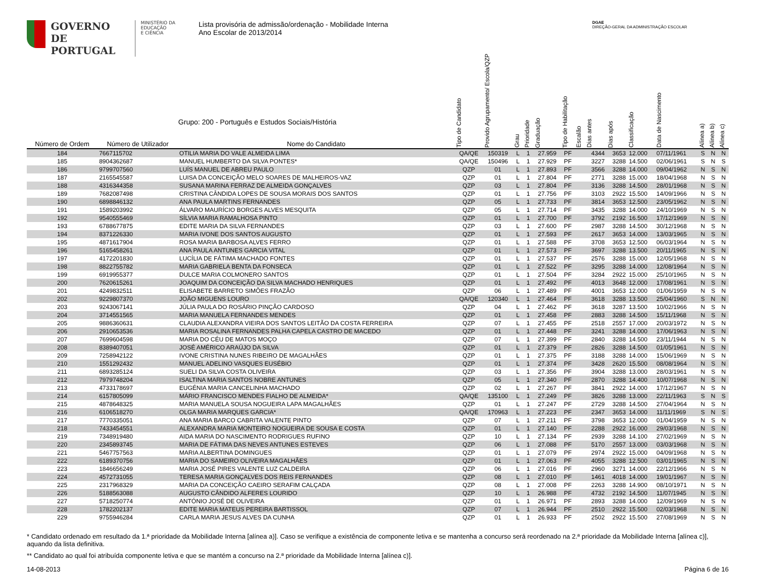GOVERNO DE
PORTUGAL
MINISTÉRIO DA EDUCAÇÃO
E CIÊNCIA
Lista provisória de admissão/ordenação - Mobilidade Interna
Ano Escolar de 2013/2014
DGAE
DIREÇÃO-GERAL DA ADMINISTRAÇÃO ESCOLAR
| Número de Ordem | Número de Utilizador | Grupo: 200 - Português e Estudos Sociais/História Nome do Candidato | Tipo de Candidato | Provido Agrupamento/ Escola/QZP | Grau | Prioridade | Graduação | Tipo de Habilitação | Escalão | Dias antes | Dias após | Classificação | Data de Nascimento | Alínea a) | Alínea b) | Alínea c) |
| --- | --- | --- | --- | --- | --- | --- | --- | --- | --- | --- | --- | --- | --- | --- | --- | --- |
| 184 | 7667115702 | OTILIA MARIA DO VALE ALMEIDA LIMA | QA/QE | 150319 | L | 1 | 27.959 | PF | | 4344 | 3653 | 12.000 | 07/11/1961 | S | N | N |
| 185 | 8904362687 | MANUEL HUMBERTO DA SILVA PONTES* | QA/QE | 150496 | L | 1 | 27.929 | PF | | 3227 | 3288 | 14.500 | 02/06/1961 | S | N | S |
| 186 | 9799707560 | LUÍS MANUEL DE ABREU PAULO | QZP | 01 | L | 1 | 27.893 | PF | | 3566 | 3288 | 14.000 | 09/04/1962 | N | S | N |
| 187 | 2165545587 | LUISA DA CONCEIÇÃO MELO SOARES DE MALHEIROS-VAZ | QZP | 01 | L | 1 | 27.804 | PF | | 2771 | 3288 | 15.000 | 18/04/1968 | N | S | N |
| 188 | 4316344358 | SUSANA MARINA FERRAZ DE ALMEIDA GONÇALVES | QZP | 03 | L | 1 | 27.804 | PF | | 3136 | 3288 | 14.500 | 28/01/1968 | N | S | N |
| 189 | 7682087498 | CRISTINA CÂNDIDA LOPES DE SOUSA MORAIS DOS SANTOS | QZP | 01 | L | 1 | 27.756 | PF | | 3103 | 2922 | 15.500 | 14/09/1966 | N | S | N |
| 190 | 6898846132 | ANA PAULA MARTINS FERNANDES | QZP | 05 | L | 1 | 27.733 | PF | | 3814 | 3653 | 12.500 | 23/05/1962 | N | S | N |
| 191 | 1589203992 | ÁLVARO MAURÍCIO BORGES ALVES MESQUITA | QZP | 05 | L | 1 | 27.714 | PF | | 3435 | 3288 | 14.000 | 24/10/1969 | N | S | N |
| 192 | 9540555469 | SÍLVIA MARIA RAMALHOSA PINTO | QZP | 01 | L | 1 | 27.700 | PF | | 3792 | 2192 | 16.500 | 17/12/1969 | N | S | N |
| 193 | 6788677875 | EDITE MARIA DA SILVA FERNANDES | QZP | 03 | L | 1 | 27.600 | PF | | 2987 | 3288 | 14.500 | 30/12/1968 | N | S | N |
| 194 | 8371226330 | MARIA IVONE DOS SANTOS AUGUSTO | QZP | 01 | L | 1 | 27.593 | PF | | 2617 | 3653 | 14.000 | 13/03/1965 | N | S | N |
| 195 | 4871617904 | ROSA MARIA BARBOSA ALVES FERRO | QZP | 01 | L | 1 | 27.588 | PF | | 3708 | 3653 | 12.500 | 06/03/1964 | N | S | N |
| 196 | 5165458261 | ANA PAULA ANTUNES GARCIA VITAL | QZP | 01 | L | 1 | 27.573 | PF | | 3697 | 3288 | 13.500 | 20/11/1965 | N | S | N |
| 197 | 4172201830 | LUCÍLIA DE FÁTIMA MACHADO FONTES | QZP | 01 | L | 1 | 27.537 | PF | | 2576 | 3288 | 15.000 | 12/05/1968 | N | S | N |
| 198 | 8822755782 | MARIA GABRIELA BENTA DA FONSECA | QZP | 01 | L | 1 | 27.522 | PF | | 3295 | 3288 | 14.000 | 12/08/1964 | N | S | N |
| 199 | 6919955377 | DULCE MARIA COLMONERO SANTOS | QZP | 01 | L | 1 | 27.504 | PF | | 3284 | 2922 | 15.000 | 25/10/1965 | N | S | N |
| 200 | 7620615261 | JOAQUIM DA CONCEIÇÃO DA SILVA MACHADO HENRIQUES | QZP | 01 | L | 1 | 27.492 | PF | | 4013 | 3648 | 12.000 | 17/08/1961 | N | S | N |
| 201 | 4249832511 | ELISABETE BARRETO SIMÕES FRAZÃO | QZP | 06 | L | 1 | 27.489 | PF | | 4001 | 3653 | 12.000 | 01/06/1959 | N | S | N |
| 202 | 9229807370 | JOÃO MIGUENS LOURO | QA/QE | 120340 | L | 1 | 27.464 | PF | | 3618 | 3288 | 13.500 | 25/04/1960 | S | N | N |
| 203 | 9243067141 | JÚLIA PAULA DO ROSÁRIO PINÇÃO CARDOSO | QZP | 04 | L | 1 | 27.462 | PF | | 3618 | 3287 | 13.500 | 10/02/1966 | N | S | N |
| 204 | 3714551565 | MARIA MANUELA FERNANDES MENDES | QZP | 01 | L | 1 | 27.458 | PF | | 2883 | 3288 | 14.500 | 15/11/1968 | N | S | N |
| 205 | 9886360631 | CLAUDIA ALEXANDRA VIEIRA DOS SANTOS LEITÃO DA COSTA FERREIRA | QZP | 07 | L | 1 | 27.455 | PF | | 2518 | 2557 | 17.000 | 20/03/1972 | N | S | N |
| 206 | 2910653536 | MARIA ROSALINA FERNANDES PALHA CAPELA CASTRO DE MACEDO | QZP | 01 | L | 1 | 27.448 | PF | | 3241 | 3288 | 14.000 | 17/06/1963 | N | S | N |
| 207 | 7699604598 | MARIA DO CÉU DE MATOS MOÇO | QZP | 07 | L | 1 | 27.399 | PF | | 2840 | 3288 | 14.500 | 23/11/1944 | N | S | N |
| 208 | 8389407051 | JOSÉ AMÉRICO ARAÚJO DA SILVA | QZP | 01 | L | 1 | 27.379 | PF | | 2826 | 3288 | 14.500 | 01/05/1961 | N | S | N |
| 209 | 7258942122 | IVONE CRISTINA NUNES RIBEIRO DE MAGALHÃES | QZP | 01 | L | 1 | 27.375 | PF | | 3188 | 3288 | 14.000 | 15/06/1969 | N | S | N |
| 210 | 1551292432 | MANUEL ADELINO VASQUES EUSÉBIO | QZP | 01 | L | 1 | 27.374 | PF | | 3428 | 2620 | 15.500 | 08/08/1964 | N | S | N |
| 211 | 6893285124 | SUELI DA SILVA COSTA OLIVEIRA | QZP | 03 | L | 1 | 27.356 | PF | | 3904 | 3288 | 13.000 | 28/03/1961 | N | S | N |
| 212 | 7979748204 | ISALTINA MARIA SANTOS NOBRE ANTUNES | QZP | 05 | L | 1 | 27.340 | PF | | 2870 | 3288 | 14.400 | 10/07/1968 | N | S | N |
| 213 | 4733178697 | EUGÉNIA MARIA CANCELINHA MACHADO | QZP | 02 | L | 1 | 27.267 | PF | | 3841 | 2922 | 14.000 | 17/12/1967 | N | S | N |
| 214 | 6157805099 | MÁRIO FRANCISCO MENDES FIALHO DE ALMEIDA* | QA/QE | 135100 | L | 1 | 27.249 | PF | | 3826 | 3288 | 13.000 | 22/11/1963 | S | N | S |
| 215 | 4878648325 | MARIA MANUELA SOUSA NOGUEIRA LAPA MAGALHÃES | QZP | 01 | L | 1 | 27.247 | PF | | 2729 | 3288 | 14.500 | 27/04/1964 | N | S | N |
| 216 | 6106518270 | OLGA MARIA MARQUES GARCIA* | QA/QE | 170963 | L | 1 | 27.223 | PF | | 2347 | 3653 | 14.000 | 11/11/1969 | S | N | S |
| 217 | 7770335051 | ANA MARIA BARCO CABRITA VALENTE PINTO | QZP | 07 | L | 1 | 27.211 | PF | | 3798 | 3653 | 12.000 | 01/04/1959 | N | S | N |
| 218 | 7433454551 | ALEXANDRA MARIA MONTEIRO NOGUEIRA DE SOUSA E COSTA | QZP | 01 | L | 1 | 27.140 | PF | | 2288 | 2922 | 16.000 | 29/03/1968 | N | S | N |
| 219 | 7348919480 | AIDA MARIA DO NASCIMENTO RODRIGUES RUFINO | QZP | 10 | L | 1 | 27.134 | PF | | 2939 | 3288 | 14.100 | 27/02/1969 | N | S | N |
| 220 | 2345893745 | MARIA DE FÁTIMA DAS NEVES ANTUNES ESTEVES | QZP | 06 | L | 1 | 27.088 | PF | | 5170 | 2557 | 13.000 | 03/03/1968 | N | S | N |
| 221 | 5467757563 | MARIA ALBERTINA DOMINGUES | QZP | 01 | L | 1 | 27.079 | PF | | 2974 | 2922 | 15.000 | 04/09/1968 | N | S | N |
| 222 | 6189370756 | MARIA DO SAMEIRO OLIVEIRA MAGALHÃES | QZP | 01 | L | 1 | 27.063 | PF | | 4055 | 3288 | 12.500 | 03/01/1965 | N | S | N |
| 223 | 1846656249 | MARIA JOSÉ PIRES VALENTE LUZ CALDEIRA | QZP | 06 | L | 1 | 27.016 | PF | | 2960 | 3271 | 14.000 | 22/12/1966 | N | S | N |
| 224 | 4572731055 | TERESA MARIA GONÇALVES DOS REIS FERNANDES | QZP | 08 | L | 1 | 27.010 | PF | | 1461 | 4018 | 14.000 | 19/01/1967 | N | S | N |
| 225 | 2317968329 | MARIA DA CONCEIÇÃO CAEIRO SERAFIM CALÇADA | QZP | 08 | L | 1 | 27.008 | PF | | 2263 | 3288 | 14.900 | 08/10/1971 | N | S | N |
| 226 | 5188563088 | AUGUSTO CÂNDIDO ALFERES LOURIDO | QZP | 10 | L | 1 | 26.988 | PF | | 4732 | 2192 | 14.500 | 11/07/1945 | N | S | N |
| 227 | 5718250774 | ANTÓNIO JOSÉ DE OLIVEIRA | QZP | 01 | L | 1 | 26.971 | PF | | 2893 | 3288 | 14.000 | 12/09/1969 | N | S | N |
| 228 | 1782202137 | EDITE MARIA MATEUS PEREIRA BARTISSOL | QZP | 07 | L | 1 | 26.944 | PF | | 2510 | 2922 | 15.500 | 02/03/1968 | N | S | N |
| 229 | 9755946284 | CARLA MARIA JESUS ALVES DA CUNHA | QZP | 01 | L | 1 | 26.933 | PF | | 2502 | 2922 | 15.500 | 27/08/1969 | N | S | N |
* Candidato ordenado em resultado da 1.ª prioridade da Mobilidade Interna [alínea a)]. Caso se verifique a existência de componente letiva e se mantenha a concurso será reordenado na 2.ª prioridade da Mobilidade Interna [alínea c)], aquando da lista definitiva.
** Candidato ao qual foi atribuída componente letiva e que se mantém a concurso na 2.ª prioridade da Mobilidade Interna [alínea c)].
14-08-2013 Página 6 de 16